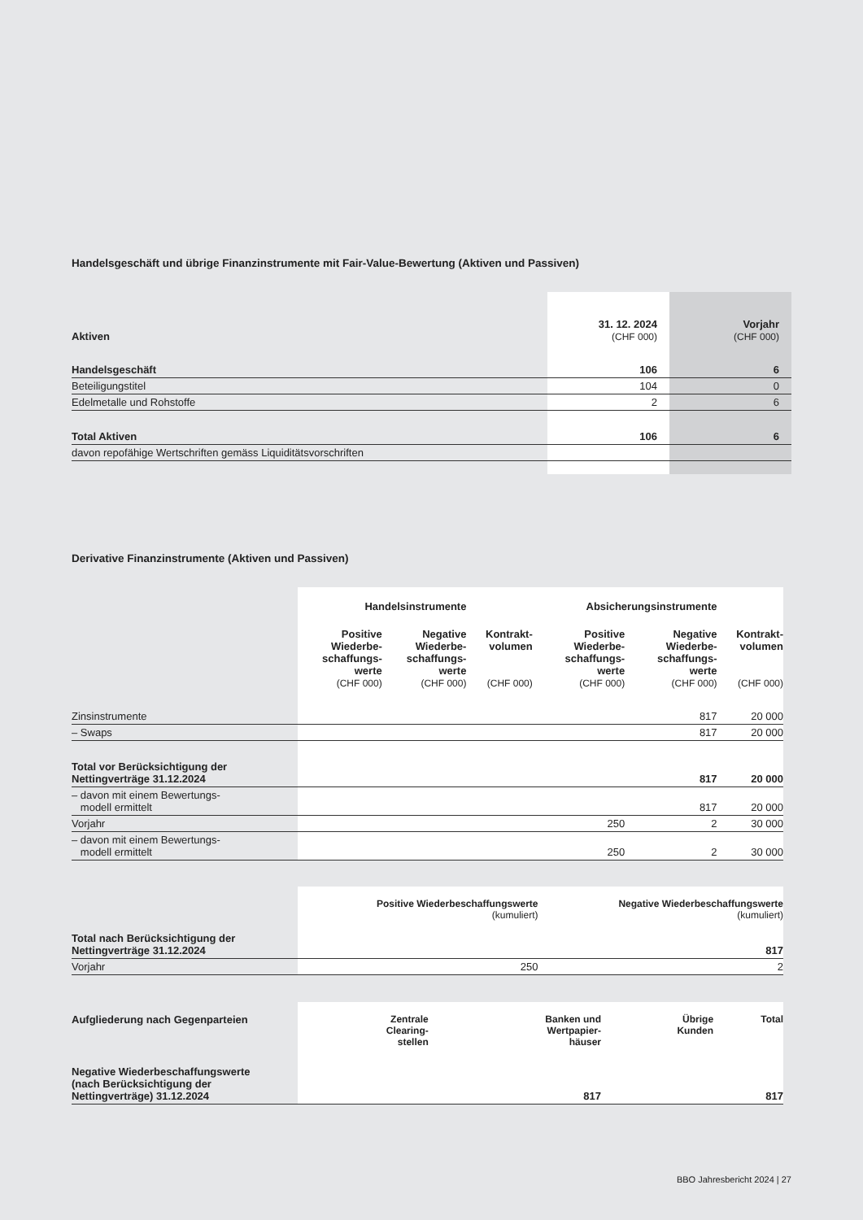Handelsgeschäft und übrige Finanzinstrumente mit Fair-Value-Bewertung (Aktiven und Passiven)
| Aktiven | 31. 12. 2024 (CHF 000) | Vorjahr (CHF 000) |
| Handelsgeschäft | 106 | 6 |
| Beteiligungstitel | 104 | 0 |
| Edelmetalle und Rohstoffe | 2 | 6 |
| Total Aktiven | 106 | 6 |
| davon repofähige Wertschriften gemäss Liquiditätsvorschriften | | |
Derivative Finanzinstrumente (Aktiven und Passiven)
| | Handelsinstrumente | | | Absicherungsinstrumente | | |
| | Positive Wiederbe- schaffungs- werte (CHF 000) | Negative Wiederbe- schaffungs- werte (CHF 000) | Kontrakt- volumen (CHF 000) | Positive Wiederbe- schaffungs- werte (CHF 000) | Negative Wiederbe- schaffungs- werte (CHF 000) | Kontrakt- volumen (CHF 000) |
| Zinsinstrumente | | | | | 817 | 20 000 |
| – Swaps | | | | | 817 | 20 000 |
| Total vor Berücksichtigung der Nettingverträge 31.12.2024 | | | | | 817 | 20 000 |
| – davon mit einem Bewertungs- modell ermittelt | | | | | 817 | 20 000 |
| Vorjahr | | | | 250 | 2 | 30 000 |
| – davon mit einem Bewertungs- modell ermittelt | | | | 250 | 2 | 30 000 |
| | Positive Wiederbeschaffungswerte (kumuliert) | Negative Wiederbeschaffungswerte (kumuliert) |
| Total nach Berücksichtigung der Nettingverträge 31.12.2024 | | 817 |
| Vorjahr | 250 | 2 |
| Aufgliederung nach Gegenparteien | | Zentrale Clearing- stellen | Banken und Wertpapier- häuser | Übrige Kunden | Total |
| Negative Wiederbeschaffungswerte (nach Berücksichtigung der Nettingverträge) 31.12.2024 | | | 817 | | 817 |
BBO Jahresbericht 2024 | 27